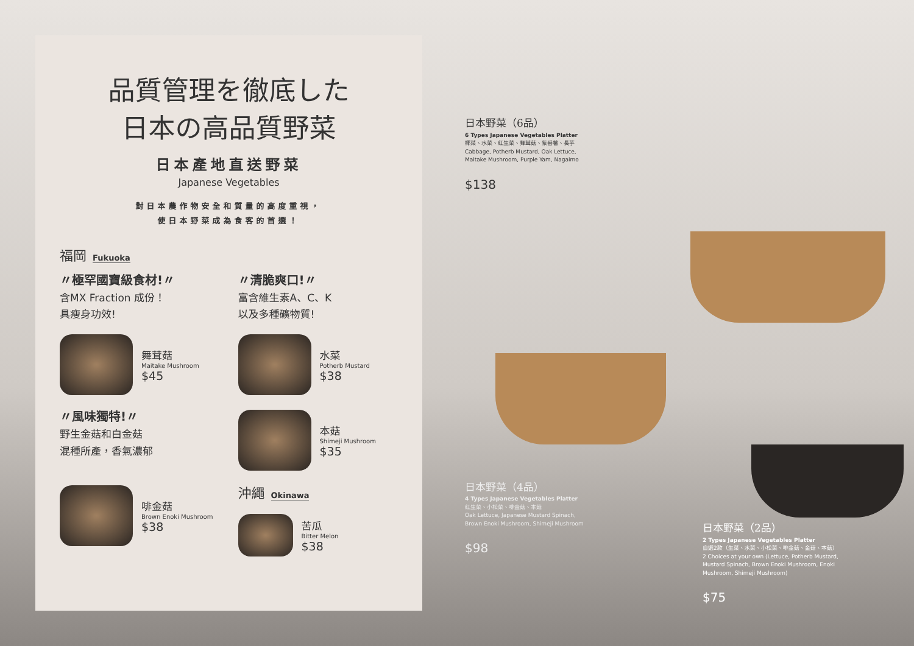品質管理を徹底した
日本の高品質野菜
日本產地直送野菜
Japanese Vegetables
對日本農作物安全和質量的高度重視，
使日本野菜成為食客的首選！
福岡 Fukuoka
〃極罕國寶級食材!〃
含MX Fraction 成份！
具瘦身功效!
〃清脆爽口!〃
富含維生素A、C、K
以及多種礦物質!
舞茸菇
Maitake Mushroom
$45
水菜
Potherb Mustard
$38
〃風味獨特!〃
野生金菇和白金菇
混種所產，香氣濃郁
本菇
Shimeji Mushroom
$35
啡金菇
Brown Enoki Mushroom
$38
沖繩 Okinawa
苦瓜
Bitter Melon
$38
日本野菜（6品）
6 Types Japanese Vegetables Platter
椰菜、水菜、紅生菜、舞茸菇、紫番薯、長芋
Cabbage, Potherb Mustard, Oak Lettuce,
Maitake Mushroom, Purple Yam, Nagaimo
$138
日本野菜（4品）
4 Types Japanese Vegetables Platter
紅生菜、小松菜、啡金菇、本菇
Oak Lettuce, Japanese Mustard Spinach,
Brown Enoki Mushroom, Shimeji Mushroom
$98
日本野菜（2品）
2 Types Japanese Vegetables Platter
自選2款（生菜、水菜、小松菜、啡金菇、金菇、本菇）
2 Choices at your own (Lettuce, Potherb Mustard, Mustard Spinach, Brown Enoki Mushroom, Enoki Mushroom, Shimeji Mushroom)
$75